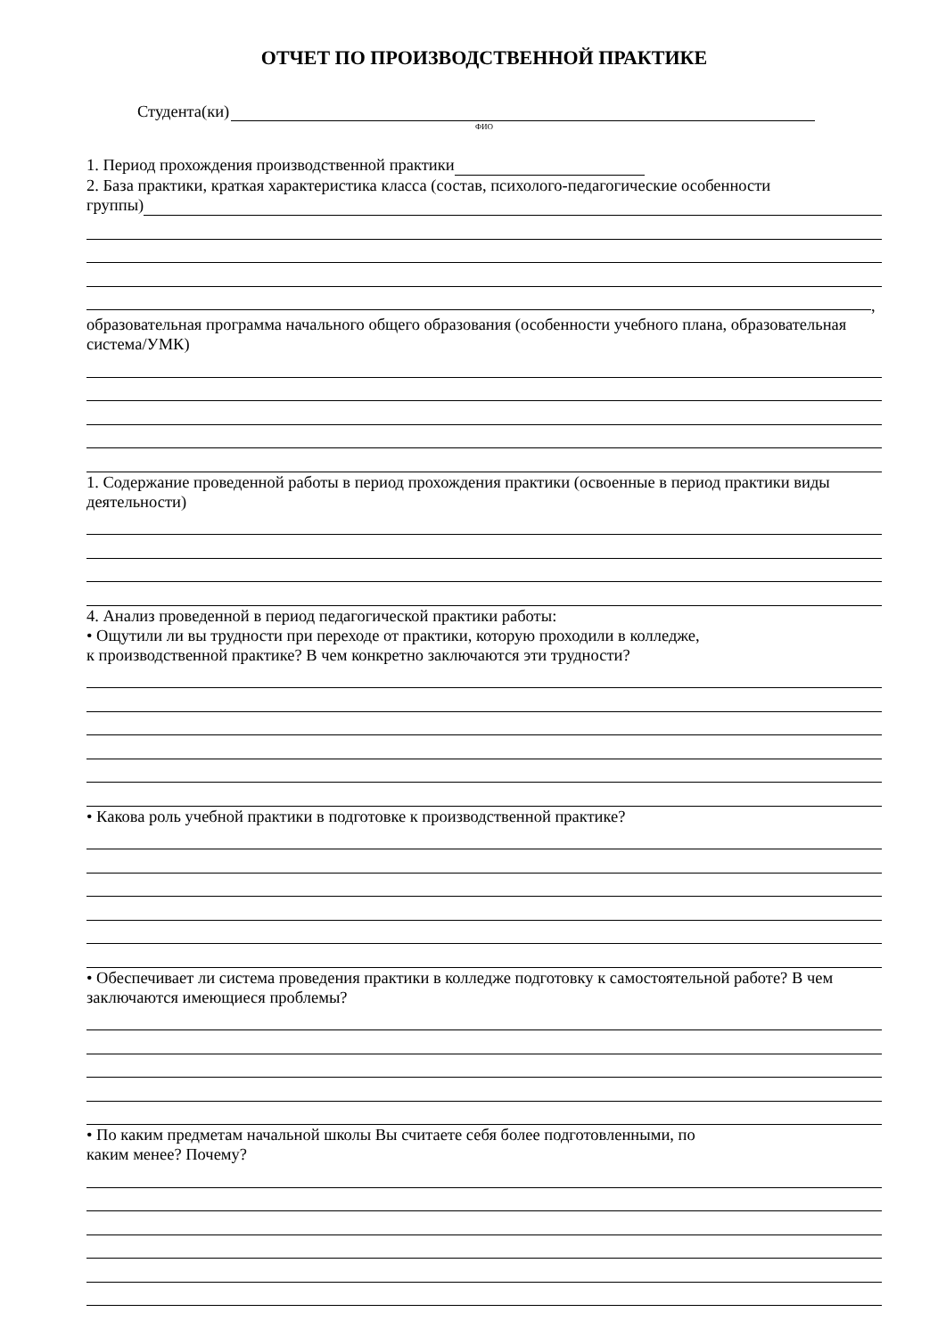ОТЧЕТ ПО ПРОИЗВОДСТВЕННОЙ ПРАКТИКЕ
Студента(ки)
ФИО
1. Период прохождения производственной практики
2. База практики, краткая характеристика класса (состав, психолого-педагогические особенности
группы)
,
образовательная программа начального общего образования (особенности учебного плана, образовательная система/УМК)
1. Содержание проведенной работы в период прохождения практики (освоенные в период практики виды деятельности)
4. Анализ проведенной в период педагогической практики работы:
• Ощутили ли вы трудности при переходе от практики, которую проходили в колледже,
к производственной практике? В чем конкретно заключаются эти трудности?
• Какова роль учебной практики в подготовке к производственной практике?
• Обеспечивает ли система проведения практики в колледже подготовку к самостоятельной работе? В чем заключаются имеющиеся проблемы?
• По каким предметам начальной школы Вы считаете себя более подготовленными, по
каким менее? Почему?